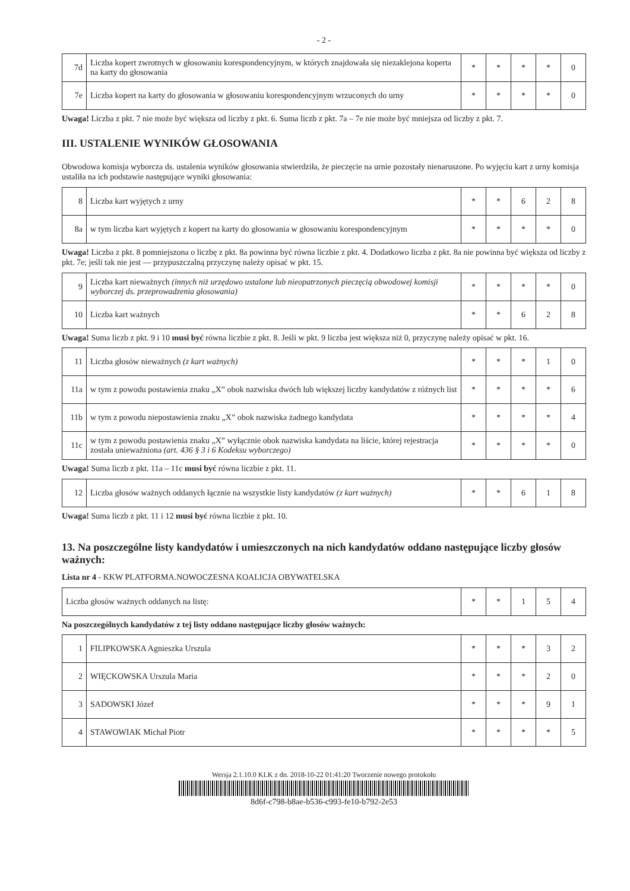- 2 -
| 7d | Liczba kopert zwrotnych w głosowaniu korespondencyjnym, w których znajdowała się niezaklejona koperta na karty do głosowania | * | * | * | * | 0 |
| 7e | Liczba kopert na karty do głosowania w głosowaniu korespondencyjnym wrzuconych do urny | * | * | * | * | 0 |
Uwaga! Liczba z pkt. 7 nie może być większa od liczby z pkt. 6. Suma liczb z pkt. 7a – 7e nie może być mniejsza od liczby z pkt. 7.
III. USTALENIE WYNIKÓW GŁOSOWANIA
Obwodowa komisja wyborcza ds. ustalenia wyników głosowania stwierdziła, że pieczęcie na urnie pozostały nienaruszone. Po wyjęciu kart z urny komisja ustaliła na ich podstawie następujące wyniki głosowania:
| 8 | Liczba kart wyjętych z urny | * | * | 6 | 2 | 8 |
| 8a | w tym liczba kart wyjętych z kopert na karty do głosowania w głosowaniu korespondencyjnym | * | * | * | * | 0 |
Uwaga! Liczba z pkt. 8 pomniejszona o liczbę z pkt. 8a powinna być równa liczbie z pkt. 4. Dodatkowo liczba z pkt. 8a nie powinna być większa od liczby z pkt. 7e; jeśli tak nie jest — przypuszczalną przyczynę należy opisać w pkt. 15.
| 9 | Liczba kart nieważnych (innych niż urzędowo ustalone lub nieopatrzonych pieczęcią obwodowej komisji wyborczej ds. przeprowadzenia głosowania) | * | * | * | * | 0 |
| 10 | Liczba kart ważnych | * | * | 6 | 2 | 8 |
Uwaga! Suma liczb z pkt. 9 i 10 musi być równa liczbie z pkt. 8. Jeśli w pkt. 9 liczba jest większa niż 0, przyczynę należy opisać w pkt. 16.
| 11 | Liczba głosów nieważnych (z kart ważnych) | * | * | * | 1 | 0 |
| 11a | w tym z powodu postawienia znaku „X” obok nazwiska dwóch lub większej liczby kandydatów z różnych list | * | * | * | * | 6 |
| 11b | w tym z powodu niepostawienia znaku „X” obok nazwiska żadnego kandydata | * | * | * | * | 4 |
| 11c | w tym z powodu postawienia znaku „X” wyłącznie obok nazwiska kandydata na liście, której rejestracja została unieważniona (art. 436 § 3 i 6 Kodeksu wyborczego) | * | * | * | * | 0 |
Uwaga! Suma liczb z pkt. 11a – 11c musi być równa liczbie z pkt. 11.
| 12 | Liczba głosów ważnych oddanych łącznie na wszystkie listy kandydatów (z kart ważnych) | * | * | 6 | 1 | 8 |
Uwaga! Suma liczb z pkt. 11 i 12 musi być równa liczbie z pkt. 10.
13. Na poszczególne listy kandydatów i umieszczonych na nich kandydatów oddano następujące liczby głosów ważnych:
Lista nr 4 - KKW PLATFORMA.NOWOCZESNA KOALICJA OBYWATELSKA
| Liczba głosów ważnych oddanych na listę: | * | * | 1 | 5 | 4 |
Na poszczególnych kandydatów z tej listy oddano następujące liczby głosów ważnych:
| 1 | FILIPKOWSKA Agnieszka Urszula | * | * | * | 3 | 2 |
| 2 | WIĘCKOWSKA Urszula Maria | * | * | * | 2 | 0 |
| 3 | SADOWSKI Józef | * | * | * | 9 | 1 |
| 4 | STAWOWIAK Michał Piotr | * | * | * | * | 5 |
Wersja 2.1.10.0 KLK z dn. 2018-10-22 01:41:20 Tworzenie nowego protokołu
8d6f-c798-b8ae-b536-c993-fe10-b792-2e53